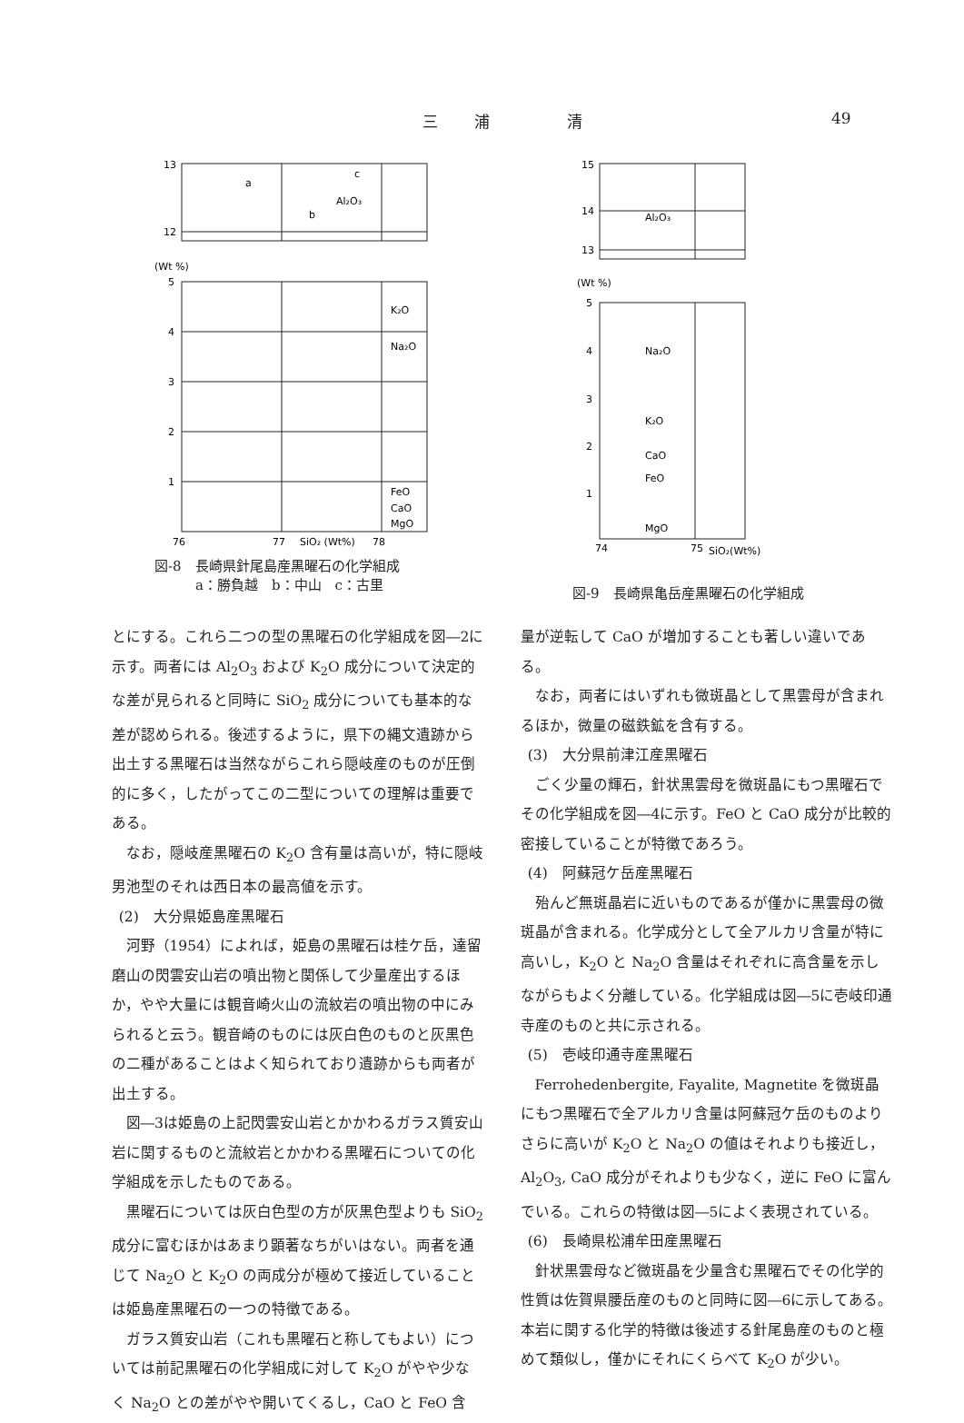三浦 清 49
13
12
Al₂O₃
a
c
b
(Wt %)
5
4
3
2
1
K₂O
Na₂O
FeO
CaO
MgO
76
77
SiO₂ (Wt%)
78
図-8　長崎県針尾島産黒曜石の化学組成
　　　a：勝負越　b：中山　c：古里
15
14
13
Al₂O₃
(Wt %)
5
4
3
2
1
Na₂O
K₂O
CaO
FeO
MgO
74
75
SiO₂(Wt%)
図-9　長崎県亀岳産黒曜石の化学組成
とにする。これら二つの型の黒曜石の化学組成を図―2に示す。両者には Al<sub>2</sub>O<sub>3</sub> および K<sub>2</sub>O 成分について決定的な差が見られると同時に SiO<sub>2</sub> 成分についても基本的な差が認められる。後述するように，県下の縄文遺跡から出土する黒曜石は当然ながらこれら隠岐産のものが圧倒的に多く，したがってこの二型についての理解は重要である。
なお，隠岐産黒曜石の K<sub>2</sub>O 含有量は高いが，特に隠岐男池型のそれは西日本の最高値を示す。
(2)　大分県姫島産黒曜石
河野（1954）によれば，姫島の黒曜石は桂ケ岳，達留磨山の閃雲安山岩の噴出物と関係して少量産出するほか，やや大量には観音崎火山の流紋岩の噴出物の中にみられると云う。観音崎のものには灰白色のものと灰黒色の二種があることはよく知られており遺跡からも両者が出土する。
図―3は姫島の上記閃雲安山岩とかかわるガラス質安山岩に関するものと流紋岩とかかわる黒曜石についての化学組成を示したものである。
黒曜石については灰白色型の方が灰黒色型よりも SiO<sub>2</sub> 成分に富むほかはあまり顕著なちがいはない。両者を通じて Na<sub>2</sub>O と K<sub>2</sub>O の両成分が極めて接近していることは姫島産黒曜石の一つの特徴である。
ガラス質安山岩（これも黒曜石と称してもよい）については前記黒曜石の化学組成に対して K<sub>2</sub>O がやや少なく Na<sub>2</sub>O との差がやや開いてくるし，CaO と FeO 含
量が逆転して CaO が増加することも著しい違いである。
なお，両者にはいずれも微斑晶として黒雲母が含まれるほか，微量の磁鉄鉱を含有する。
(3)　大分県前津江産黒曜石
ごく少量の輝石，針状黒雲母を微斑晶にもつ黒曜石でその化学組成を図―4に示す。FeO と CaO 成分が比較的密接していることが特徴であろう。
(4)　阿蘇冠ケ岳産黒曜石
殆んど無斑晶岩に近いものであるが僅かに黒雲母の微斑晶が含まれる。化学成分として全アルカリ含量が特に高いし，K<sub>2</sub>O と Na<sub>2</sub>O 含量はそれぞれに高含量を示しながらもよく分離している。化学組成は図―5に壱岐印通寺産のものと共に示される。
(5)　壱岐印通寺産黒曜石
Ferrohedenbergite, Fayalite, Magnetite を微斑晶にもつ黒曜石で全アルカリ含量は阿蘇冠ケ岳のものよりさらに高いが K<sub>2</sub>O と Na<sub>2</sub>O の値はそれよりも接近し，Al<sub>2</sub>O<sub>3</sub>, CaO 成分がそれよりも少なく，逆に FeO に富んでいる。これらの特徴は図―5によく表現されている。
(6)　長崎県松浦牟田産黒曜石
針状黒雲母など微斑晶を少量含む黒曜石でその化学的性質は佐賀県腰岳産のものと同時に図―6に示してある。本岩に関する化学的特徴は後述する針尾島産のものと極めて類似し，僅かにそれにくらべて K<sub>2</sub>O が少い。